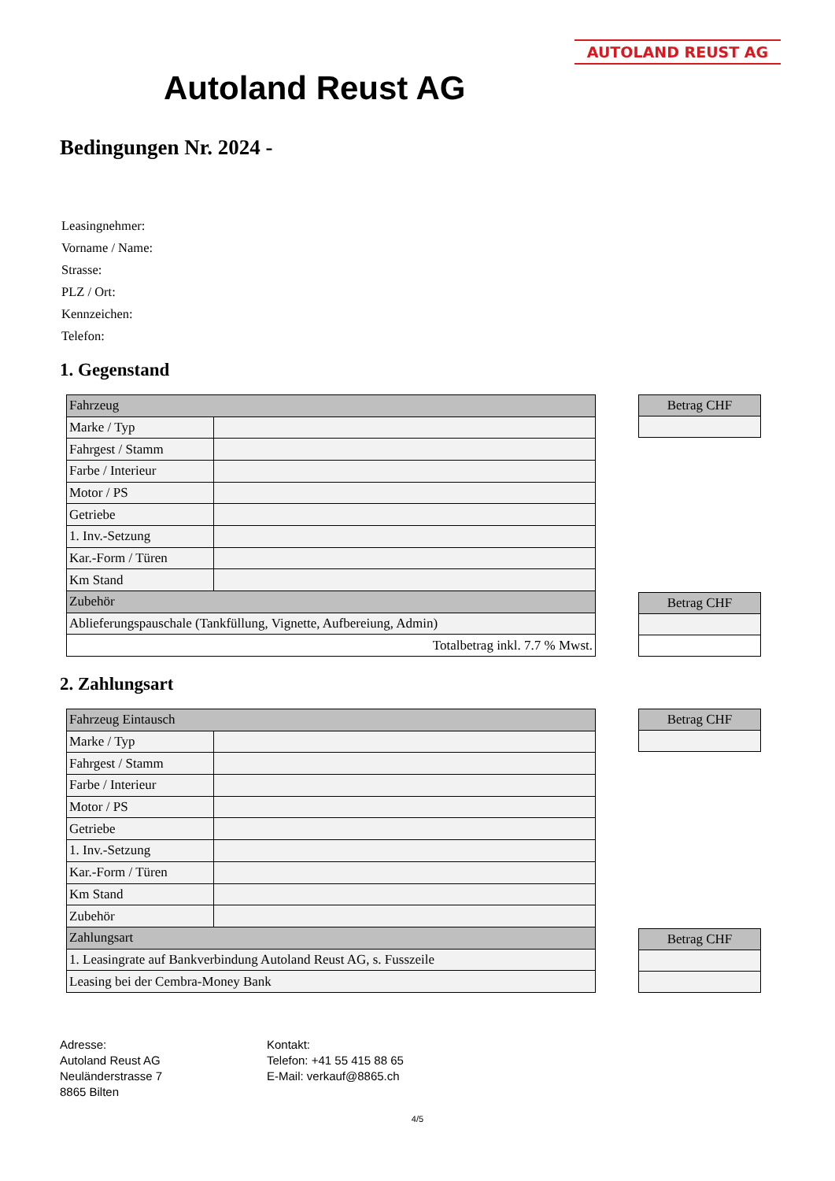AUTOLAND REUST AG
Autoland Reust AG
Bedingungen Nr. 2024 -
Leasingnehmer:
Vorname / Name:
Strasse:
PLZ / Ort:
Kennzeichen:
Telefon:
1. Gegenstand
| Fahrzeug | |
| Marke / Typ | |
| Fahrgest / Stamm | |
| Farbe / Interieur | |
| Motor / PS | |
| Getriebe | |
| 1. Inv.-Setzung | |
| Kar.-Form / Türen | |
| Km Stand | |
| Zubehör | |
| Ablieferungspauschale (Tankfüllung, Vignette, Aufbereiung, Admin) | |
| Totalbetrag inkl. 7.7 % Mwst. | |
| Betrag CHF |
| Betrag CHF |
2. Zahlungsart
| Fahrzeug Eintausch | |
| Marke / Typ | |
| Fahrgest / Stamm | |
| Farbe / Interieur | |
| Motor / PS | |
| Getriebe | |
| 1. Inv.-Setzung | |
| Kar.-Form / Türen | |
| Km Stand | |
| Zubehör | |
| Zahlungsart | |
| 1. Leasingrate auf Bankverbindung Autoland Reust AG, s. Fusszeile | |
| Leasing bei der Cembra-Money Bank | |
| Betrag CHF |
| Betrag CHF |
Adresse:
Autoland Reust AG
Neuländerstrasse 7
8865 Bilten
Kontakt:
Telefon: +41 55 415 88 65
E-Mail: verkauf@8865.ch
4/5